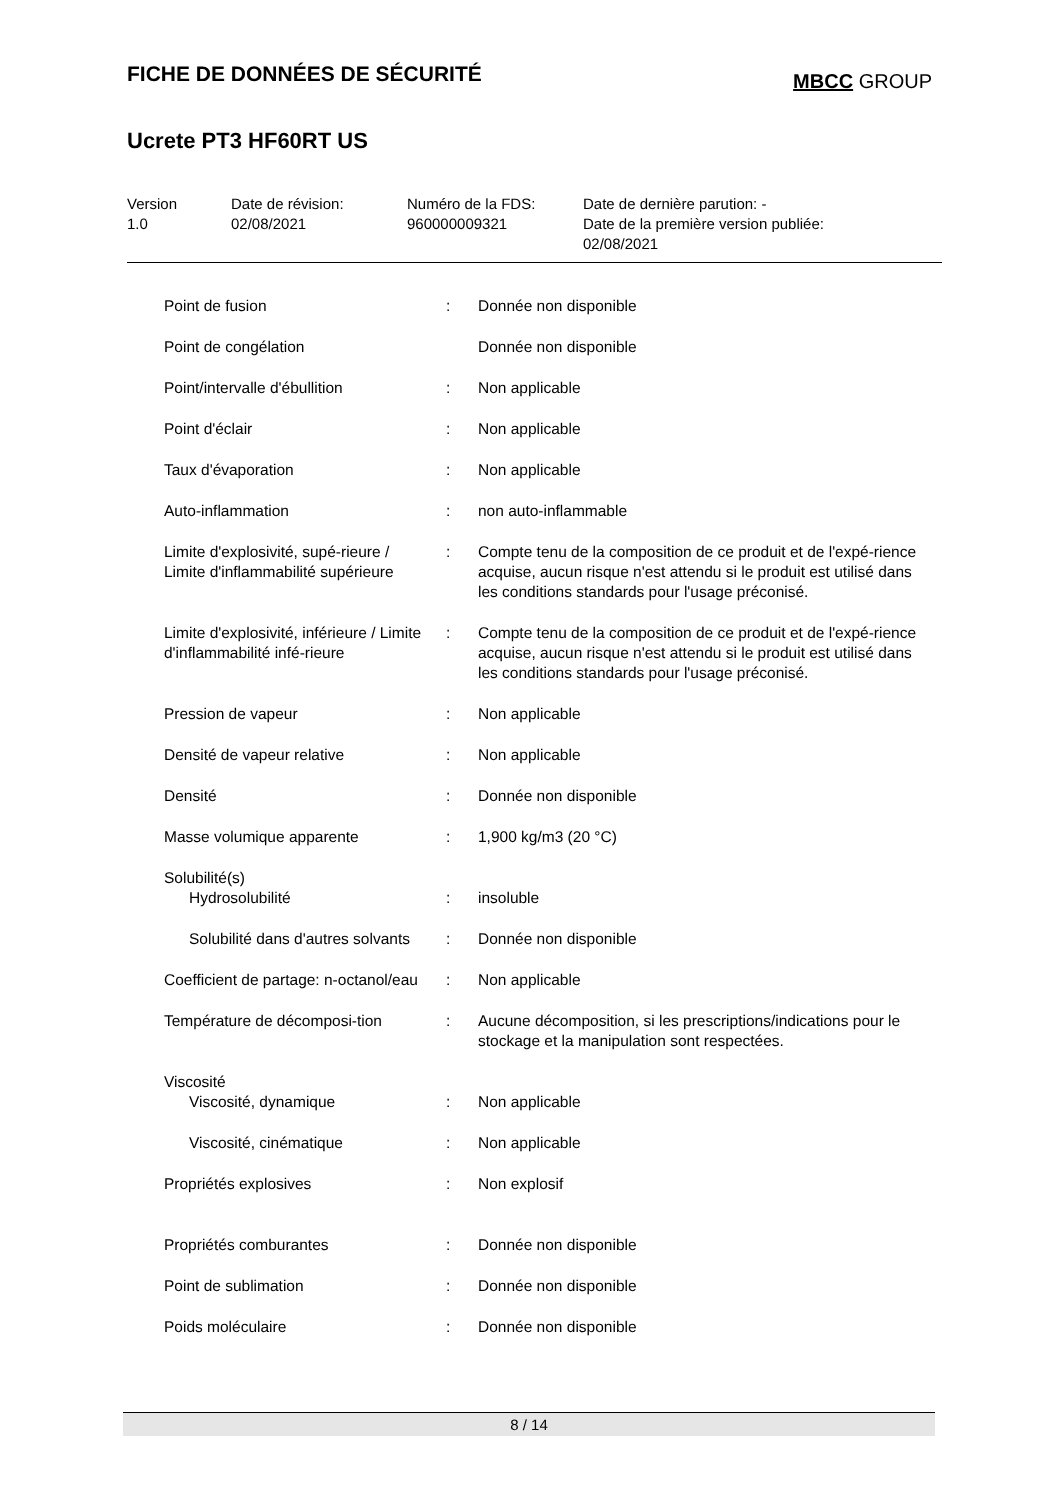FICHE DE DONNÉES DE SÉCURITÉ
MBCC GROUP
Ucrete PT3 HF60RT US
| Version 1.0 | Date de révision: 02/08/2021 | Numéro de la FDS: 960000009321 | Date de dernière parution: - Date de la première version publiée: 02/08/2021 |
| Point de fusion | : | Donnée non disponible |
| Point de congélation | | Donnée non disponible |
| Point/intervalle d'ébullition | : | Non applicable |
| Point d'éclair | : | Non applicable |
| Taux d'évaporation | : | Non applicable |
| Auto-inflammation | : | non auto-inflammable |
| Limite d'explosivité, supé-rieure / Limite d'inflammabilité supérieure | : | Compte tenu de la composition de ce produit et de l'expé-rience acquise, aucun risque n'est attendu si le produit est utilisé dans les conditions standards pour l'usage préconisé. |
| Limite d'explosivité, inférieure / Limite d'inflammabilité infé-rieure | : | Compte tenu de la composition de ce produit et de l'expé-rience acquise, aucun risque n'est attendu si le produit est utilisé dans les conditions standards pour l'usage préconisé. |
| Pression de vapeur | : | Non applicable |
| Densité de vapeur relative | : | Non applicable |
| Densité | : | Donnée non disponible |
| Masse volumique apparente | : | 1,900 kg/m3 (20 °C) |
| Solubilité(s) | | |
| Hydrosolubilité | : | insoluble |
| Solubilité dans d'autres solvants | : | Donnée non disponible |
| Coefficient de partage: n-octanol/eau | : | Non applicable |
| Température de décomposi-tion | : | Aucune décomposition, si les prescriptions/indications pour le stockage et la manipulation sont respectées. |
| Viscosité | | |
| Viscosité, dynamique | : | Non applicable |
| Viscosité, cinématique | : | Non applicable |
| Propriétés explosives | : | Non explosif |
| Propriétés comburantes | : | Donnée non disponible |
| Point de sublimation | : | Donnée non disponible |
| Poids moléculaire | : | Donnée non disponible |
8 / 14